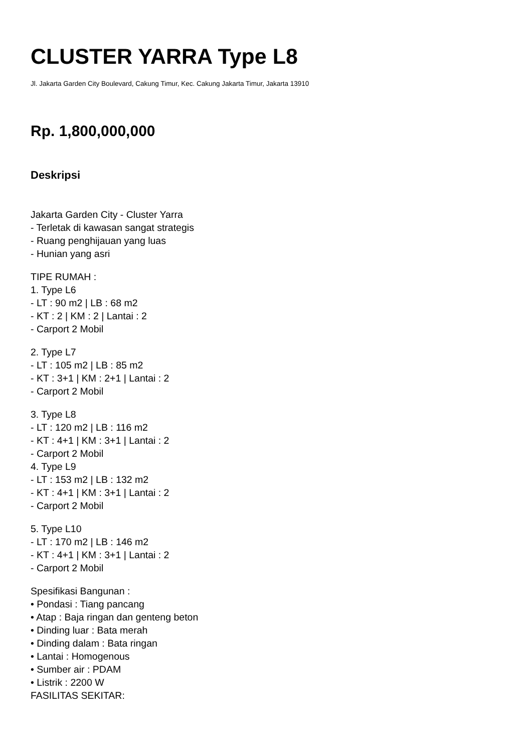CLUSTER YARRA Type L8
Jl. Jakarta Garden City Boulevard, Cakung Timur, Kec. Cakung Jakarta Timur, Jakarta 13910
Rp. 1,800,000,000
Deskripsi
Jakarta Garden City - Cluster Yarra
- Terletak di kawasan sangat strategis
- Ruang penghijauan yang luas
- Hunian yang asri
TIPE RUMAH :
1. Type L6
- LT : 90 m2 | LB : 68 m2
- KT : 2 | KM : 2 | Lantai : 2
- Carport 2 Mobil
2. Type L7
- LT : 105 m2 | LB : 85 m2
- KT : 3+1 | KM : 2+1 | Lantai : 2
- Carport 2 Mobil
3. Type L8
- LT : 120 m2 | LB : 116 m2
- KT : 4+1 | KM : 3+1 | Lantai : 2
- Carport 2 Mobil
4. Type L9
- LT : 153 m2 | LB : 132 m2
- KT : 4+1 | KM : 3+1 | Lantai : 2
- Carport 2 Mobil
5. Type L10
- LT : 170 m2 | LB : 146 m2
- KT : 4+1 | KM : 3+1 | Lantai : 2
- Carport 2 Mobil
Spesifikasi Bangunan :
• Pondasi : Tiang pancang
• Atap : Baja ringan dan genteng beton
• Dinding luar : Bata merah
• Dinding dalam : Bata ringan
• Lantai : Homogenous
• Sumber air : PDAM
• Listrik : 2200 W
FASILITAS SEKITAR: